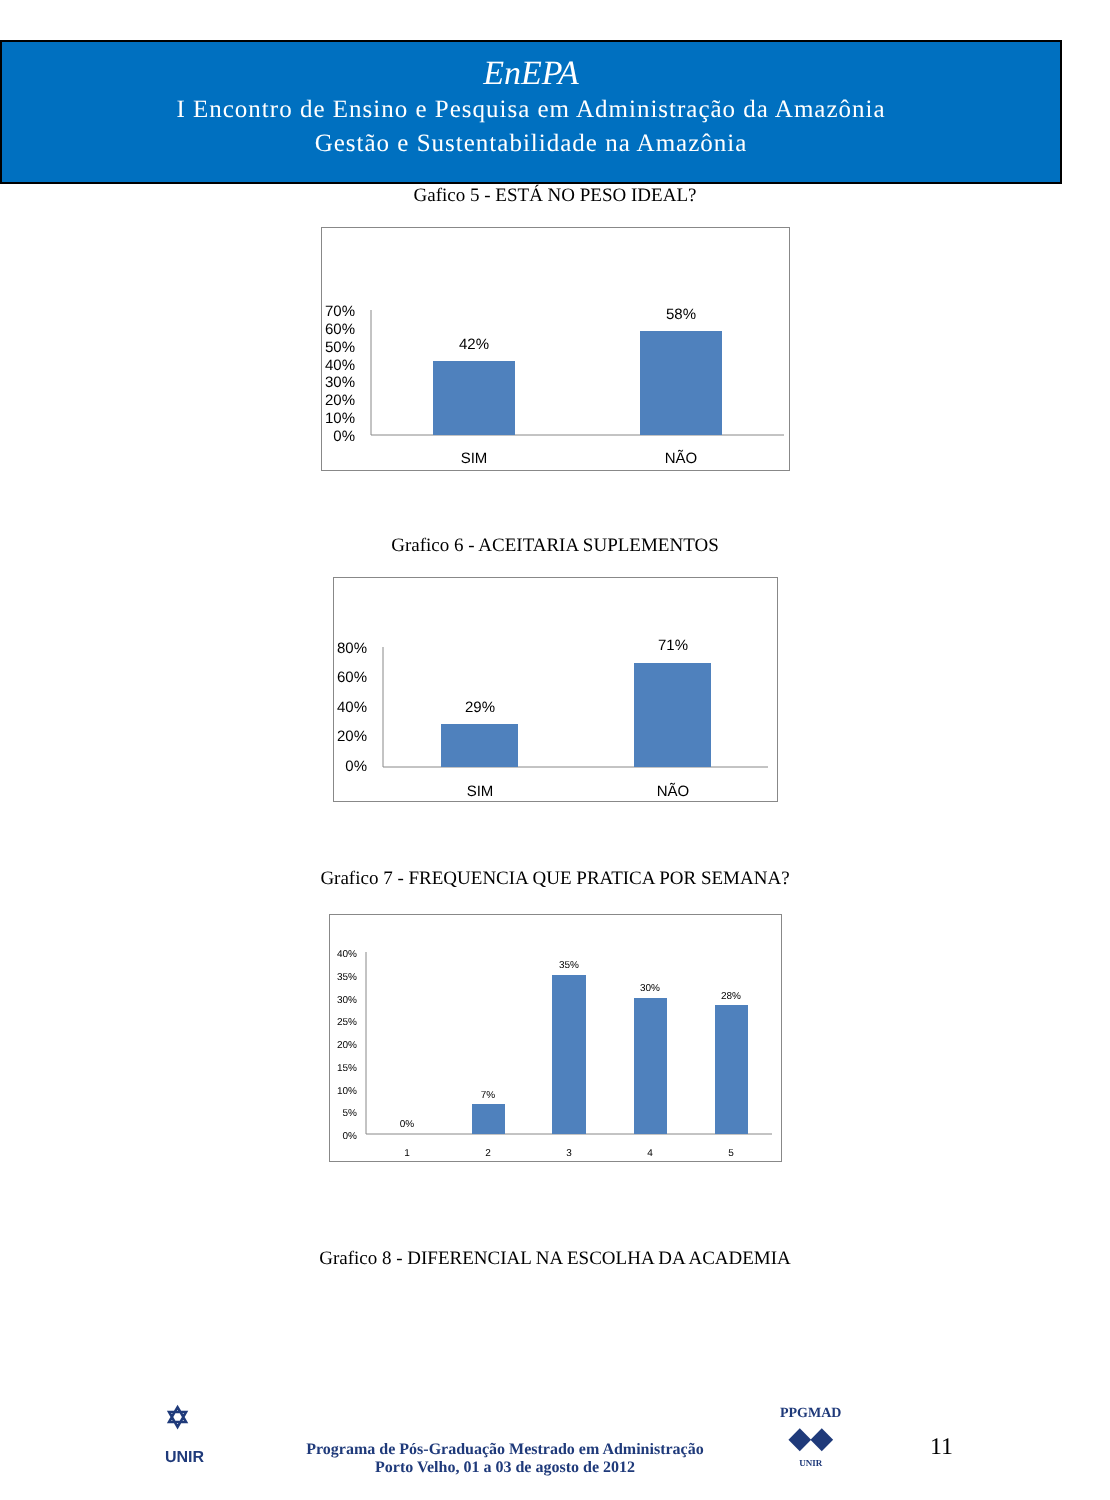EnEPA
I Encontro de Ensino e Pesquisa em Administração da Amazônia
Gestão e Sustentabilidade na Amazônia
Gafico 5 - ESTÁ NO PESO IDEAL?
70%
60%
50%
40%
30%
20%
10%
0%
42%
58%
SIM
NÃO
Grafico 6 - ACEITARIA SUPLEMENTOS
80%
60%
40%
20%
0%
29%
71%
SIM
NÃO
Grafico 7 - FREQUENCIA QUE PRATICA POR SEMANA?
40%
35%
30%
25%
20%
15%
10%
5%
0%
0%
7%
35%
30%
28%
1
2
3
4
5
Grafico 8 - DIFERENCIAL NA ESCOLHA DA ACADEMIA
✡
UNIR
Programa de Pós-Graduação Mestrado em Administração
Porto Velho, 01 a 03 de agosto de 2012
PPGMAD
◆◆
UNIR
11